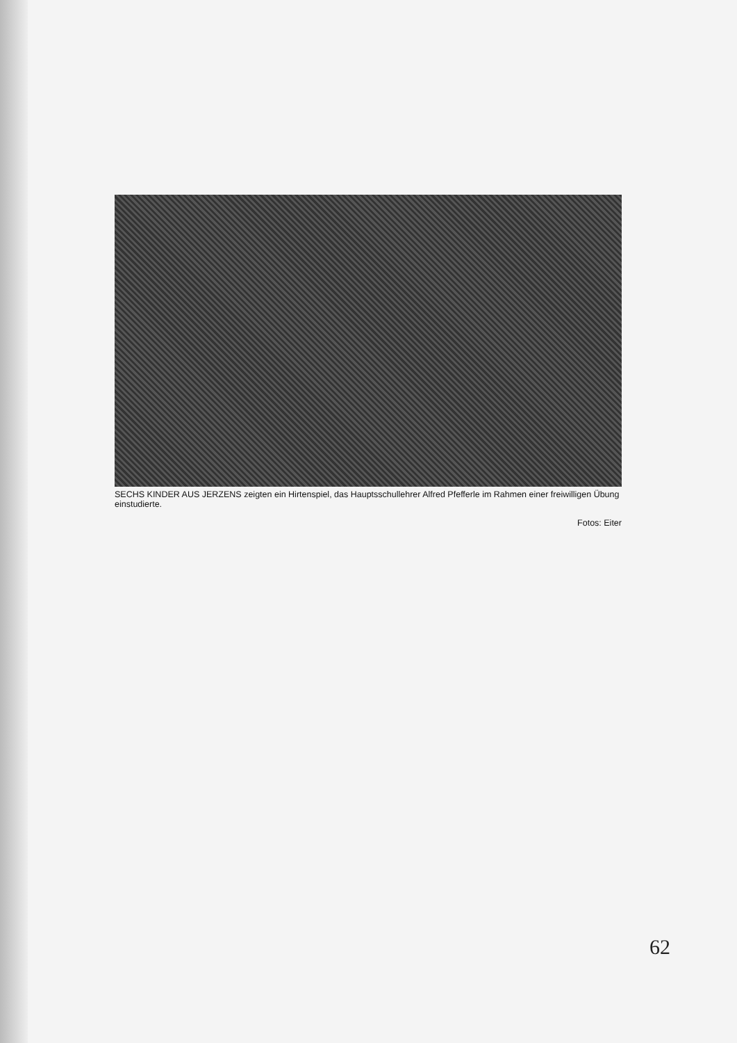SECHS KINDER AUS JERZENS zeigten ein Hirtenspiel, das Hauptsschullehrer Alfred Pfefferle im Rahmen einer freiwilligen Übung einstudierte.
Fotos: Eiter
62